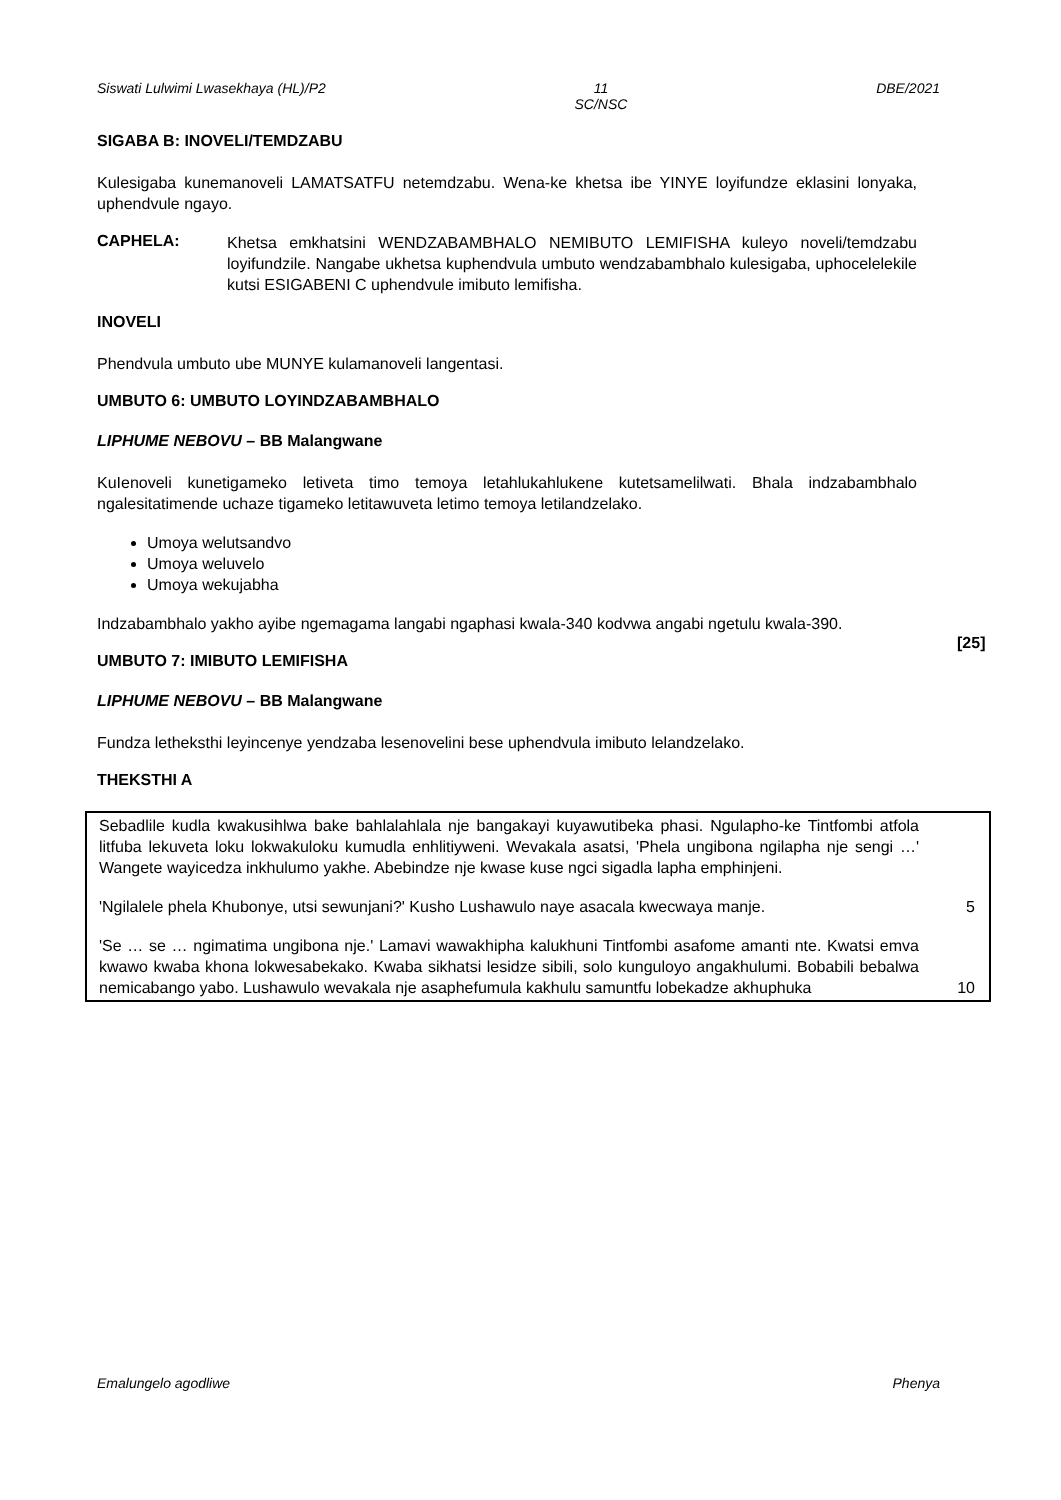Siswati Lulwimi Lwasekhaya (HL)/P2 11
SC/NSC DBE/2021
SIGABA B: INOVELI/TEMDZABU
Kulesigaba kunemanoveli LAMATSATFU netemdzabu. Wena-ke khetsa ibe YINYE loyifundze eklasini lonyaka, uphendvule ngayo.
CAPHELA:
Khetsa emkhatsini WENDZABAMBHALO NEMIBUTO LEMIFISHA kuleyo noveli/temdzabu loyifundzile. Nangabe ukhetsa kuphendvula umbuto wendzabambhalo kulesigaba, uphocelelekile kutsi ESIGABENI C uphendvule imibuto lemifisha.
INOVELI
Phendvula umbuto ube MUNYE kulamanoveli langentasi.
UMBUTO 6: UMBUTO LOYINDZABAMBHALO
LIPHUME NEBOVU – BB Malangwane
KuIenoveli kunetigameko letiveta timo temoya letahlukahlukene kutetsamelilwati. Bhala indzabambhalo ngalesitatimende uchaze tigameko letitawuveta letimo temoya letilandzelako.
Umoya welutsandvo
Umoya weluvelo
Umoya wekujabha
Indzabambhalo yakho ayibe ngemagama langabi ngaphasi kwala-340 kodvwa angabi ngetulu kwala-390.
[25]
UMBUTO 7: IMIBUTO LEMIFISHA
LIPHUME NEBOVU – BB Malangwane
Fundza letheksthi leyincenye yendzaba lesenovelini bese uphendvula imibuto lelandzelako.
THEKSTHI A
Sebadlile kudla kwakusihlwa bake bahlalahlala nje bangakayi kuyawutibeka phasi. Ngulapho-ke Tintfombi atfola litfuba lekuveta loku lokwakuloku kumudla enhlitiyweni. Wevakala asatsi, 'Phela ungibona ngilapha nje sengi …' Wangete wayicedza inkhulumo yakhe. Abebindze nje kwase kuse ngci sigadla lapha emphinjeni.
'Ngilalele phela Khubonye, utsi sewunjani?' Kusho Lushawulo naye asacala kwecwaya manje. 5
'Se … se … ngimatima ungibona nje.' Lamavi wawakhipha kalukhuni Tintfombi asafome amanti nte. Kwatsi emva kwawo kwaba khona lokwesabekako. Kwaba sikhatsi lesidze sibili, solo kunguloyo angakhulumi. Bobabili bebalwa nemicabango yabo. Lushawulo wevakala nje asaphefumula kakhulu samuntfu lobekadze akhuphuka 10
Emalungelo agodliwe Phenya